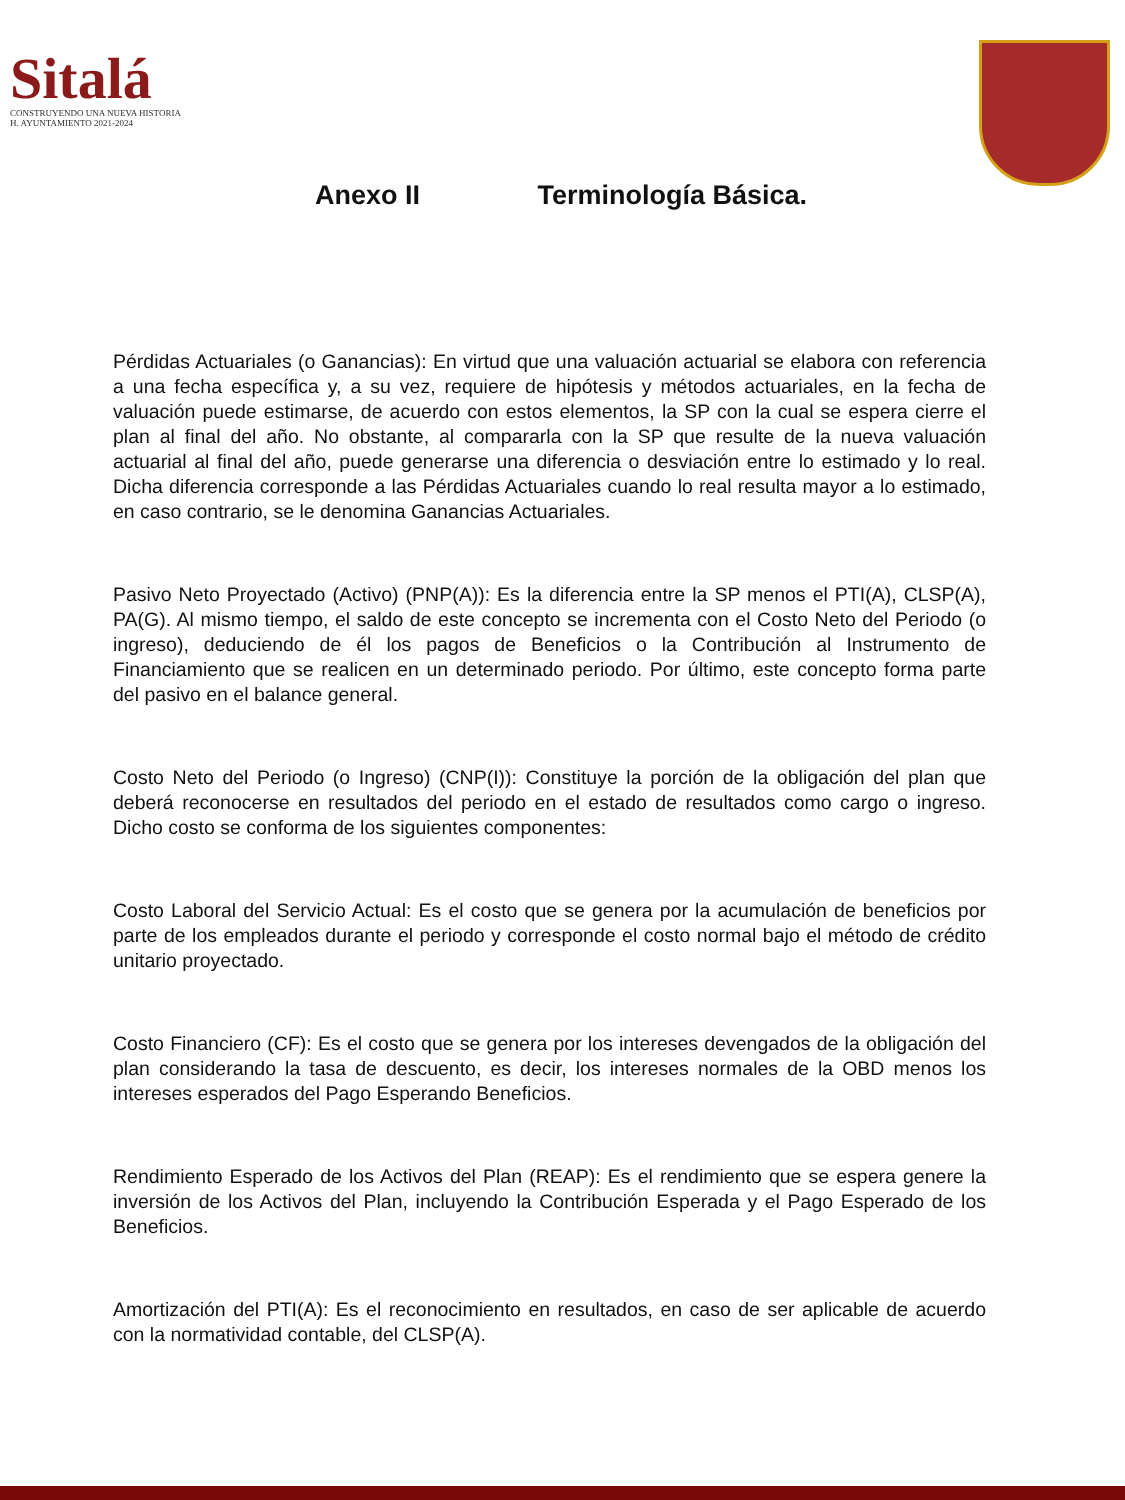Sitalá
CONSTRUYENDO UNA NUEVA HISTORIA
H. AYUNTAMIENTO 2021-2024
Anexo II Terminología Básica.
Pérdidas Actuariales (o Ganancias): En virtud que una valuación actuarial se elabora con referencia a una fecha específica y, a su vez, requiere de hipótesis y métodos actuariales, en la fecha de valuación puede estimarse, de acuerdo con estos elementos, la SP con la cual se espera cierre el plan al final del año. No obstante, al compararla con la SP que resulte de la nueva valuación actuarial al final del año, puede generarse una diferencia o desviación entre lo estimado y lo real. Dicha diferencia corresponde a las Pérdidas Actuariales cuando lo real resulta mayor a lo estimado, en caso contrario, se le denomina Ganancias Actuariales.
Pasivo Neto Proyectado (Activo) (PNP(A)): Es la diferencia entre la SP menos el PTI(A), CLSP(A), PA(G). Al mismo tiempo, el saldo de este concepto se incrementa con el Costo Neto del Periodo (o ingreso), deduciendo de él los pagos de Beneficios o la Contribución al Instrumento de Financiamiento que se realicen en un determinado periodo. Por último, este concepto forma parte del pasivo en el balance general.
Costo Neto del Periodo (o Ingreso) (CNP(I)): Constituye la porción de la obligación del plan que deberá reconocerse en resultados del periodo en el estado de resultados como cargo o ingreso. Dicho costo se conforma de los siguientes componentes:
Costo Laboral del Servicio Actual: Es el costo que se genera por la acumulación de beneficios por parte de los empleados durante el periodo y corresponde el costo normal bajo el método de crédito unitario proyectado.
Costo Financiero (CF): Es el costo que se genera por los intereses devengados de la obligación del plan considerando la tasa de descuento, es decir, los intereses normales de la OBD menos los intereses esperados del Pago Esperando Beneficios.
Rendimiento Esperado de los Activos del Plan (REAP): Es el rendimiento que se espera genere la inversión de los Activos del Plan, incluyendo la Contribución Esperada y el Pago Esperado de los Beneficios.
Amortización del PTI(A): Es el reconocimiento en resultados, en caso de ser aplicable de acuerdo con la normatividad contable, del CLSP(A).